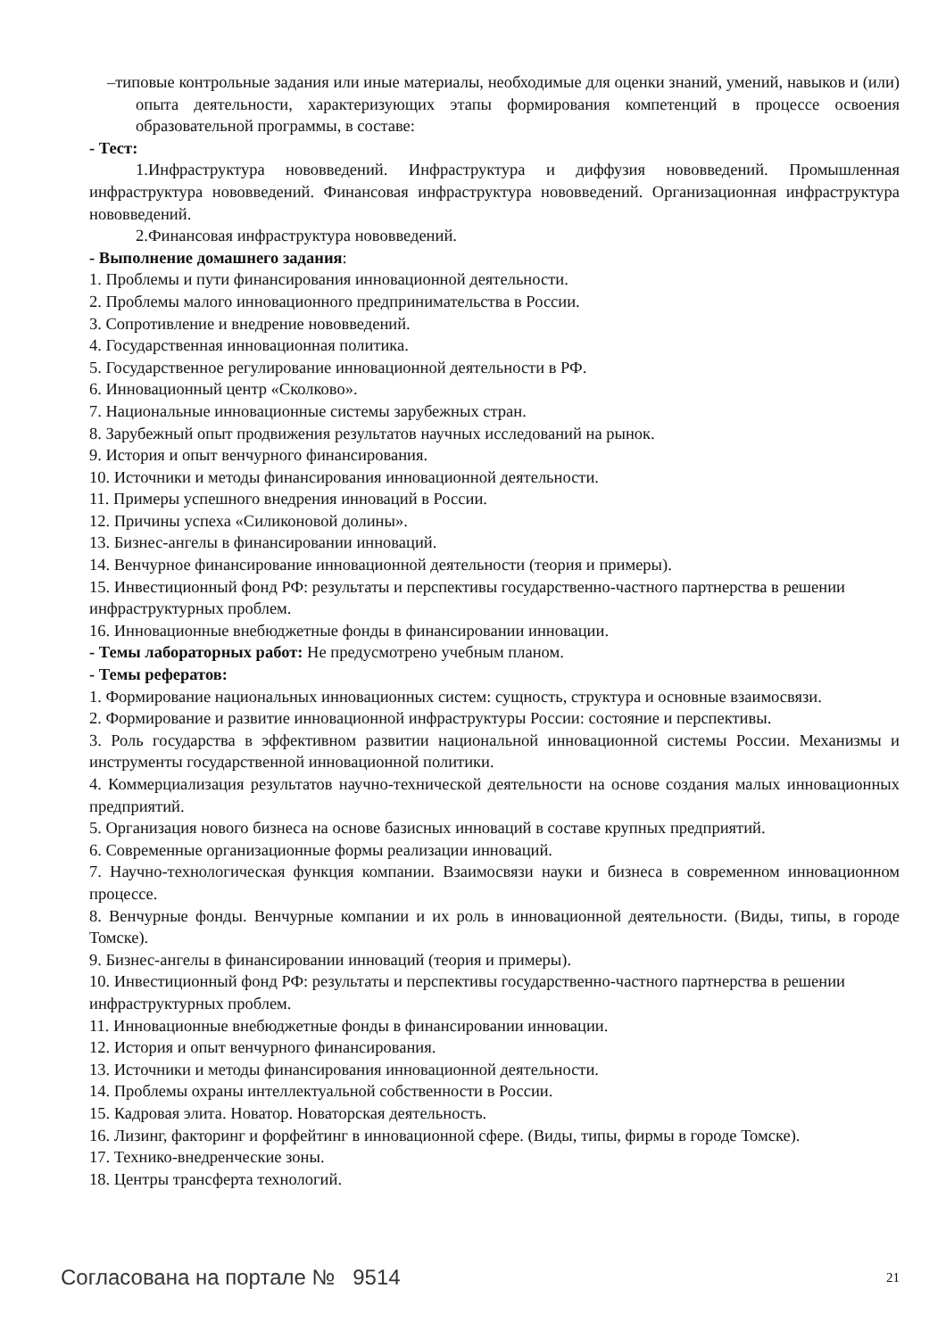–типовые контрольные задания или иные материалы, необходимые для оценки знаний, умений, навыков и (или) опыта деятельности, характеризующих этапы формирования компетенций в процессе освоения образовательной программы, в составе:
- Тест:
1.Инфраструктура нововведений. Инфраструктура и диффузия нововведений. Промышленная инфраструктура нововведений. Финансовая инфраструктура нововведений. Организационная инфраструктура нововведений.
2.Финансовая инфраструктура нововведений.
- Выполнение домашнего задания:
1. Проблемы и пути финансирования инновационной деятельности.
2. Проблемы малого инновационного предпринимательства в России.
3. Сопротивление и внедрение нововведений.
4. Государственная инновационная политика.
5. Государственное регулирование инновационной деятельности в РФ.
6. Инновационный центр «Сколково».
7. Национальные инновационные системы зарубежных стран.
8. Зарубежный опыт продвижения результатов научных исследований на рынок.
9. История и опыт венчурного финансирования.
10. Источники и методы финансирования инновационной деятельности.
11. Примеры успешного внедрения инноваций в России.
12. Причины успеха «Силиконовой долины».
13. Бизнес-ангелы в финансировании инноваций.
14. Венчурное финансирование инновационной деятельности (теория и примеры).
15. Инвестиционный фонд РФ: результаты и перспективы государственно-частного партнерства в решении инфраструктурных проблем.
16. Инновационные внебюджетные фонды в финансировании инновации.
- Темы лабораторных работ: Не предусмотрено учебным планом.
- Темы рефератов:
1. Формирование национальных инновационных систем: сущность, структура и основные взаимосвязи.
2. Формирование и развитие инновационной инфраструктуры России: состояние и перспективы.
3. Роль государства в эффективном развитии национальной инновационной системы России. Механизмы и инструменты государственной инновационной политики.
4. Коммерциализация результатов научно-технической деятельности на основе создания малых инновационных предприятий.
5. Организация нового бизнеса на основе базисных инноваций в составе крупных предприятий.
6. Современные организационные формы реализации инноваций.
7. Научно-технологическая функция компании. Взаимосвязи науки и бизнеса в современном инновационном процессе.
8. Венчурные фонды. Венчурные компании и их роль в инновационной деятельности. (Виды, типы, в городе Томске).
9. Бизнес-ангелы в финансировании инноваций (теория и примеры).
10. Инвестиционный фонд РФ: результаты и перспективы государственно-частного партнерства в решении инфраструктурных проблем.
11. Инновационные внебюджетные фонды в финансировании инновации.
12. История и опыт венчурного финансирования.
13. Источники и методы финансирования инновационной деятельности.
14. Проблемы охраны интеллектуальной собственности в России.
15. Кадровая элита. Новатор. Новаторская деятельность.
16. Лизинг, факторинг и форфейтинг в инновационной сфере. (Виды, типы, фирмы в городе Томске).
17. Технико-внедренческие зоны.
18. Центры трансферта технологий.
Согласована на портале № 9514 21